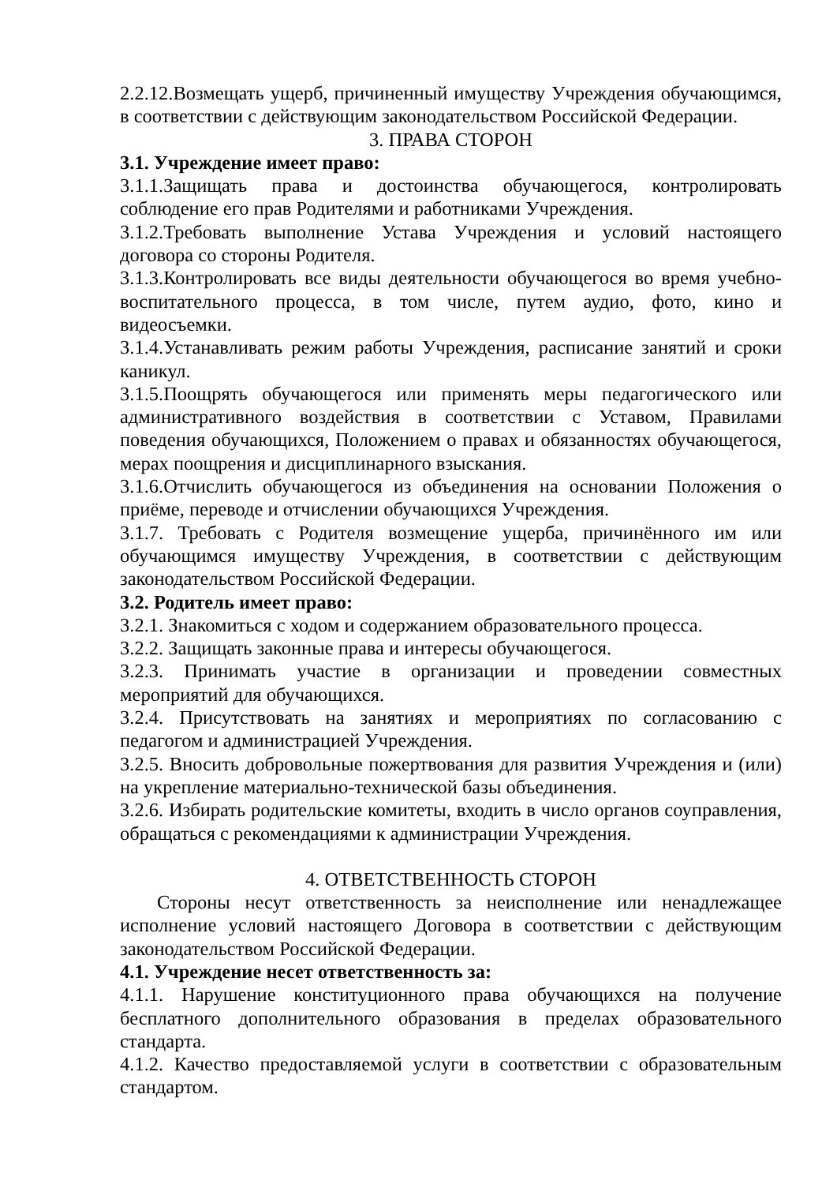2.2.12.Возмещать ущерб, причиненный имуществу Учреждения обучающимся, в соответствии с действующим законодательством Российской Федерации.
3. ПРАВА СТОРОН
3.1. Учреждение имеет право:
3.1.1.Защищать права и достоинства обучающегося, контролировать соблюдение его прав Родителями и работниками Учреждения.
3.1.2.Требовать выполнение Устава Учреждения и условий настоящего договора со стороны Родителя.
3.1.3.Контролировать все виды деятельности обучающегося во время учебно-воспитательного процесса, в том числе, путем аудио, фото, кино и видеосъемки.
3.1.4.Устанавливать режим работы Учреждения, расписание занятий и сроки каникул.
3.1.5.Поощрять обучающегося или применять меры педагогического или административного воздействия в соответствии с Уставом, Правилами поведения обучающихся, Положением о правах и обязанностях обучающегося, мерах поощрения и дисциплинарного взыскания.
3.1.6.Отчислить обучающегося из объединения на основании Положения о приёме, переводе и отчислении обучающихся Учреждения.
3.1.7. Требовать с Родителя возмещение ущерба, причинённого им или обучающимся имуществу Учреждения, в соответствии с действующим законодательством Российской Федерации.
3.2. Родитель имеет право:
3.2.1. Знакомиться с ходом и содержанием образовательного процесса.
3.2.2. Защищать законные права и интересы обучающегося.
3.2.3. Принимать участие в организации и проведении совместных мероприятий для обучающихся.
3.2.4. Присутствовать на занятиях и мероприятиях по согласованию с педагогом и администрацией Учреждения.
3.2.5. Вносить добровольные пожертвования для развития Учреждения и (или) на укрепление материально-технической базы объединения.
3.2.6. Избирать родительские комитеты, входить в число органов соуправления, обращаться с рекомендациями к администрации Учреждения.
4. ОТВЕТСТВЕННОСТЬ СТОРОН
Стороны несут ответственность за неисполнение или ненадлежащее исполнение условий настоящего Договора в соответствии с действующим законодательством Российской Федерации.
4.1. Учреждение несет ответственность за:
4.1.1. Нарушение конституционного права обучающихся на получение бесплатного дополнительного образования в пределах образовательного стандарта.
4.1.2. Качество предоставляемой услуги в соответствии с образовательным стандартом.